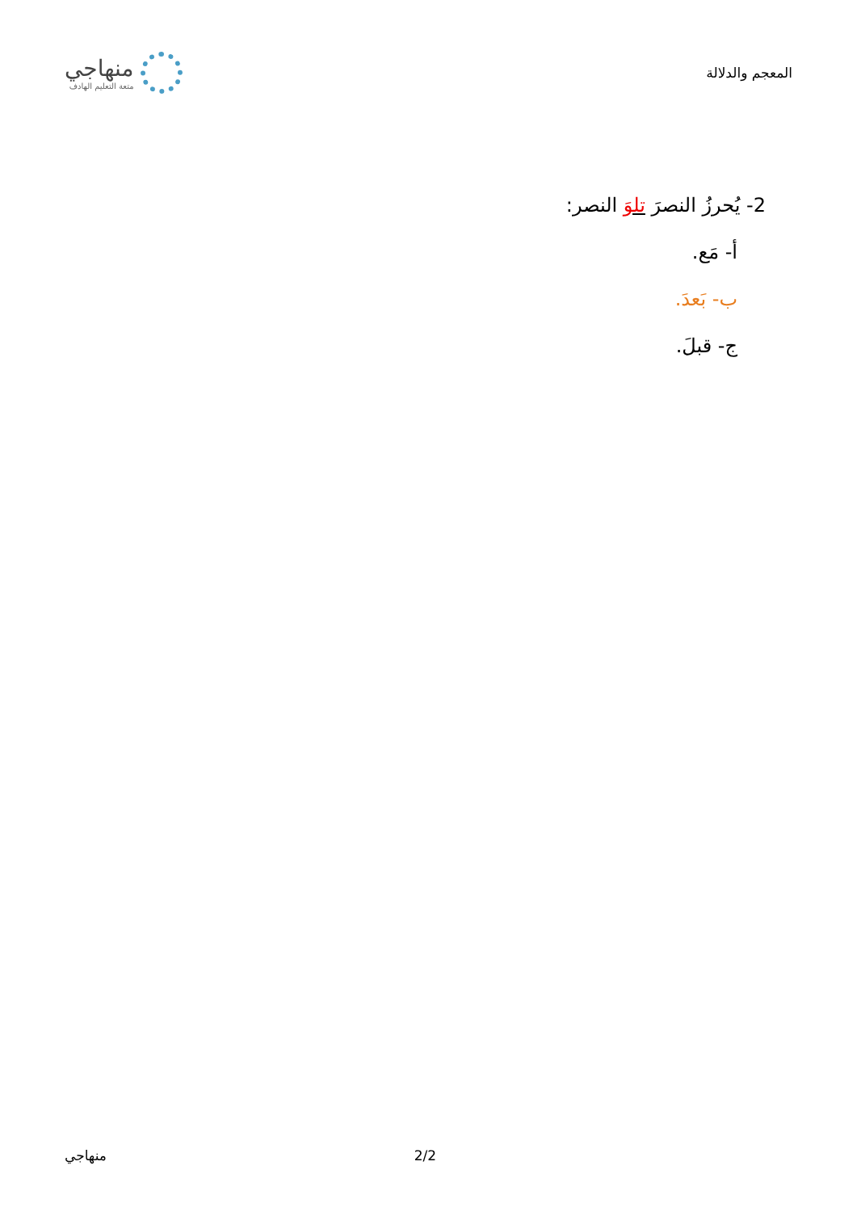المعجم والدلالة
منهاجي
متعة التعليم الهادف
2- يُحرزُ النصرَ تلوَ النصر:
أ- مَع.
ب- بَعدَ.
ج- قبلَ.
2/2 منهاجي